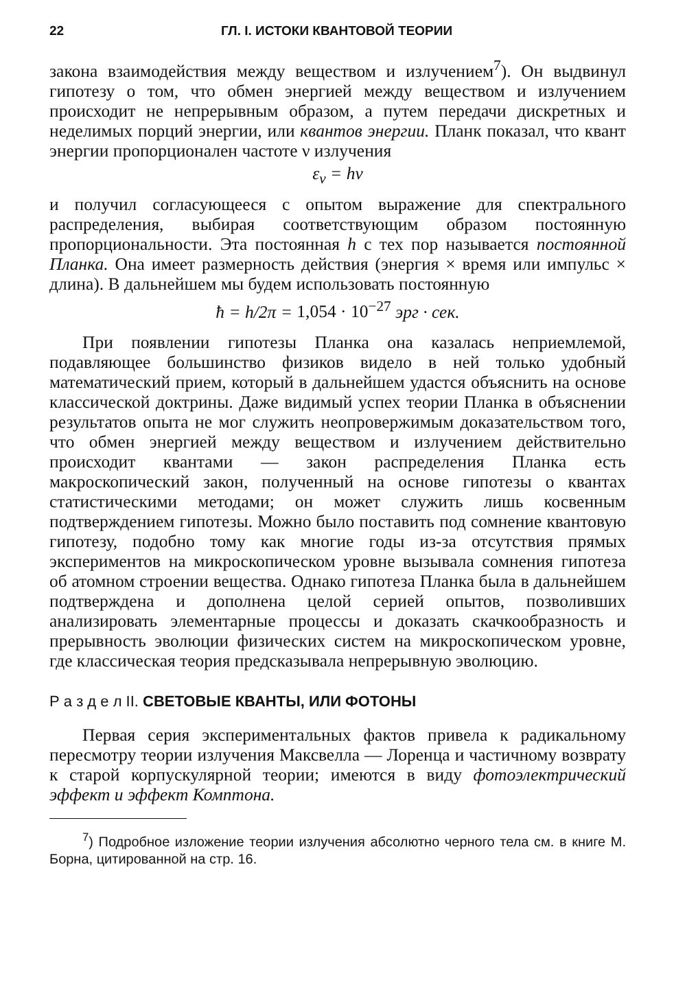22 ГЛ. I. ИСТОКИ КВАНТОВОЙ ТЕОРИИ
закона взаимодействия между веществом и излучением<sup>7</sup>). Он выдвинул гипотезу о том, что обмен энергией между веществом и излучением происходит не непрерывным образом, а путем передачи дискретных и неделимых порций энергии, или квантов энергии. Планк показал, что квант энергии пропорционален частоте ν излучения
ε<sub>ν</sub> = hν
и получил согласующееся с опытом выражение для спектрального распределения, выбирая соответствующим образом постоянную пропорциональности. Эта постоянная h с тех пор называется постоянной Планка. Она имеет размерность действия (энергия × время или импульс × длина). В дальнейшем мы будем использовать постоянную
ħ = h/2π = 1,054 · 10<sup>−27</sup> эрг · сек.
При появлении гипотезы Планка она казалась неприемлемой, подавляющее большинство физиков видело в ней только удобный математический прием, который в дальнейшем удастся объяснить на основе классической доктрины. Даже видимый успех теории Планка в объяснении результатов опыта не мог служить неопровержимым доказательством того, что обмен энергией между веществом и излучением действительно происходит квантами — закон распределения Планка есть макроскопический закон, полученный на основе гипотезы о квантах статистическими методами; он может служить лишь косвенным подтверждением гипотезы. Можно было поставить под сомнение квантовую гипотезу, подобно тому как многие годы из-за отсутствия прямых экспериментов на микроскопическом уровне вызывала сомнения гипотеза об атомном строении вещества. Однако гипотеза Планка была в дальнейшем подтверждена и дополнена целой серией опытов, позволивших анализировать элементарные процессы и доказать скачкообразность и прерывность эволюции физических систем на микроскопическом уровне, где классическая теория предсказывала непрерывную эволюцию.
Р а з д е л II. СВЕТОВЫЕ КВАНТЫ, ИЛИ ФОТОНЫ
Первая серия экспериментальных фактов привела к радикальному пересмотру теории излучения Максвелла — Лоренца и частичному возврату к старой корпускулярной теории; имеются в виду фотоэлектрический эффект и эффект Комптона.
<sup>7</sup>) Подробное изложение теории излучения абсолютно черного тела см. в книге М. Борна, цитированной на стр. 16.